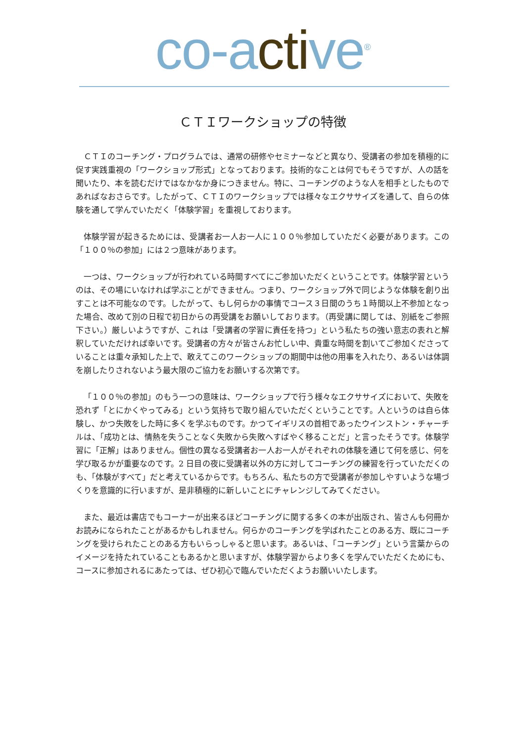co-active<sup>®</sup>
ＣＴＩワークショップの特徴
ＣＴＩのコーチング・プログラムでは、通常の研修やセミナーなどと異なり、受講者の参加を積極的に促す実践重視の「ワークショップ形式」となっております。技術的なことは何でもそうですが、人の話を聞いたり、本を読むだけではなかなか身につきません。特に、コーチングのような人を相手としたものであればなおさらです。したがって、ＣＴＩのワークショップでは様々なエクササイズを通して、自らの体験を通して学んでいただく「体験学習」を重視しております。
体験学習が起きるためには、受講者お一人お一人に１００％参加していただく必要があります。この「１００％の参加」には２つ意味があります。
一つは、ワークショップが行われている時間すべてにご参加いただくということです。体験学習というのは、その場にいなければ学ぶことができません。つまり、ワークショップ外で同じような体験を創り出すことは不可能なのです。したがって、もし何らかの事情でコース３日間のうち１時間以上不参加となった場合、改めて別の日程で初日からの再受講をお願いしております。（再受講に関しては、別紙をご参照下さい。）厳しいようですが、これは「受講者の学習に責任を持つ」という私たちの強い意志の表れと解釈していただければ幸いです。受講者の方々が皆さんお忙しい中、貴重な時間を割いてご参加くださっていることは重々承知した上で、敢えてこのワークショップの期間中は他の用事を入れたり、あるいは体調を崩したりされないよう最大限のご協力をお願いする次第です。
「１００％の参加」のもう一つの意味は、ワークショップで行う様々なエクササイズにおいて、失敗を恐れず「とにかくやってみる」という気持ちで取り組んでいただくということです。人というのは自ら体験し、かつ失敗をした時に多くを学ぶものです。かつてイギリスの首相であったウインストン・チャーチルは、「成功とは、情熱を失うことなく失敗から失敗へすばやく移ることだ」と言ったそうです。体験学習に「正解」はありません。個性の異なる受講者お一人お一人がそれぞれの体験を通じて何を感じ、何を学び取るかが重要なのです。2 日目の夜に受講者以外の方に対してコーチングの練習を行っていただくのも、「体験がすべて」だと考えているからです。もちろん、私たちの方で受講者が参加しやすいような場づくりを意識的に行いますが、是非積極的に新しいことにチャレンジしてみてください。
また、最近は書店でもコーナーが出来るほどコーチングに関する多くの本が出版され、皆さんも何冊かお読みになられたことがあるかもしれません。何らかのコーチングを学ばれたことのある方、既にコーチングを受けられたことのある方もいらっしゃると思います。あるいは、「コーチング」という言葉からのイメージを持たれていることもあるかと思いますが、体験学習からより多くを学んでいただくためにも、コースに参加されるにあたっては、ぜひ初心で臨んでいただくようお願いいたします。